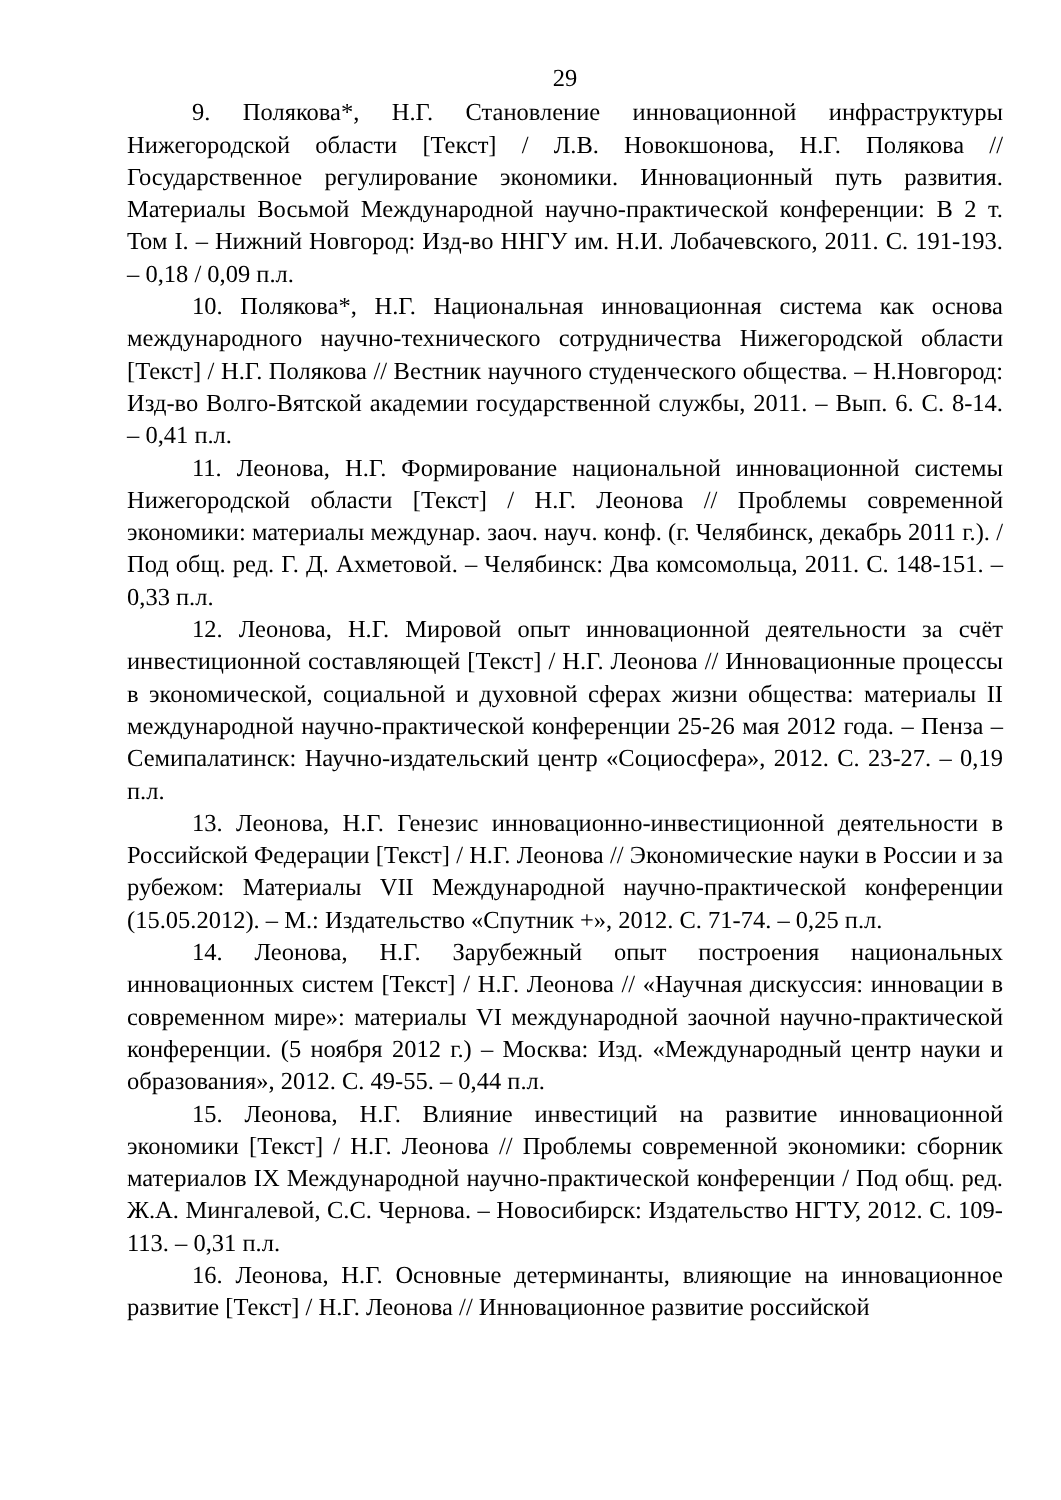29
9. Полякова*, Н.Г. Становление инновационной инфраструктуры Нижегородской области [Текст] / Л.В. Новокшонова, Н.Г. Полякова // Государственное регулирование экономики. Инновационный путь развития. Материалы Восьмой Международной научно-практической конференции: В 2 т. Том I. – Нижний Новгород: Изд-во ННГУ им. Н.И. Лобачевского, 2011. С. 191-193. – 0,18 / 0,09 п.л.
10. Полякова*, Н.Г. Национальная инновационная система как основа международного научно-технического сотрудничества Нижегородской области [Текст] / Н.Г. Полякова // Вестник научного студенческого общества. – Н.Новгород: Изд-во Волго-Вятской академии государственной службы, 2011. – Вып. 6. С. 8-14. – 0,41 п.л.
11. Леонова, Н.Г. Формирование национальной инновационной системы Нижегородской области [Текст] / Н.Г. Леонова // Проблемы современной экономики: материалы междунар. заоч. науч. конф. (г. Челябинск, декабрь 2011 г.). / Под общ. ред. Г. Д. Ахметовой. – Челябинск: Два комсомольца, 2011. С. 148-151. – 0,33 п.л.
12. Леонова, Н.Г. Мировой опыт инновационной деятельности за счёт инвестиционной составляющей [Текст] / Н.Г. Леонова // Инновационные процессы в экономической, социальной и духовной сферах жизни общества: материалы II международной научно-практической конференции 25-26 мая 2012 года. – Пенза – Семипалатинск: Научно-издательский центр «Социосфера», 2012. С. 23-27. – 0,19 п.л.
13. Леонова, Н.Г. Генезис инновационно-инвестиционной деятельности в Российской Федерации [Текст] / Н.Г. Леонова // Экономические науки в России и за рубежом: Материалы VII Международной научно-практической конференции (15.05.2012). – М.: Издательство «Спутник +», 2012. С. 71-74. – 0,25 п.л.
14. Леонова, Н.Г. Зарубежный опыт построения национальных инновационных систем [Текст] / Н.Г. Леонова // «Научная дискуссия: инновации в современном мире»: материалы VI международной заочной научно-практической конференции. (5 ноября 2012 г.) – Москва: Изд. «Международный центр науки и образования», 2012. С. 49-55. – 0,44 п.л.
15. Леонова, Н.Г. Влияние инвестиций на развитие инновационной экономики [Текст] / Н.Г. Леонова // Проблемы современной экономики: сборник материалов IX Международной научно-практической конференции / Под общ. ред. Ж.А. Мингалевой, С.С. Чернова. – Новосибирск: Издательство НГТУ, 2012. С. 109-113. – 0,31 п.л.
16. Леонова, Н.Г. Основные детерминанты, влияющие на инновационное развитие [Текст] / Н.Г. Леонова // Инновационное развитие российской